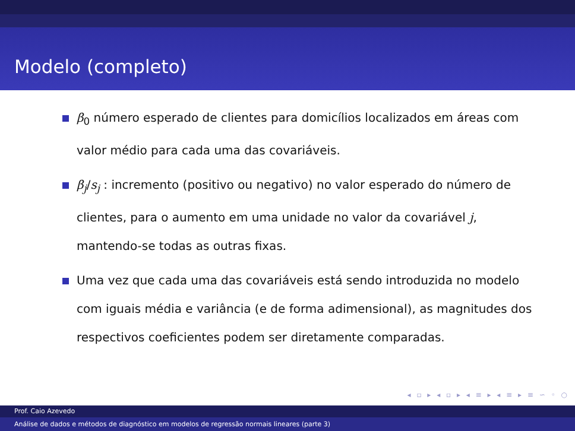Modelo (completo)
β<sub>0</sub> número esperado de clientes para domicílios localizados em áreas com valor médio para cada uma das covariáveis.
β<sub>j</sub>/s<sub>j</sub> : incremento (positivo ou negativo) no valor esperado do número de clientes, para o aumento em uma unidade no valor da covariável j, mantendo-se todas as outras fixas.
Uma vez que cada uma das covariáveis está sendo introduzida no modelo com iguais média e variância (e de forma adimensional), as magnitudes dos respectivos coeficientes podem ser diretamente comparadas.
◂ ▫ ▸ ◂ ▫ ▸ ◂ ≡ ▸ ◂ ≡ ▸ ≡ ∽ ◦ ○
Prof. Caio Azevedo
Análise de dados e métodos de diagnóstico em modelos de regressão normais lineares (parte 3)